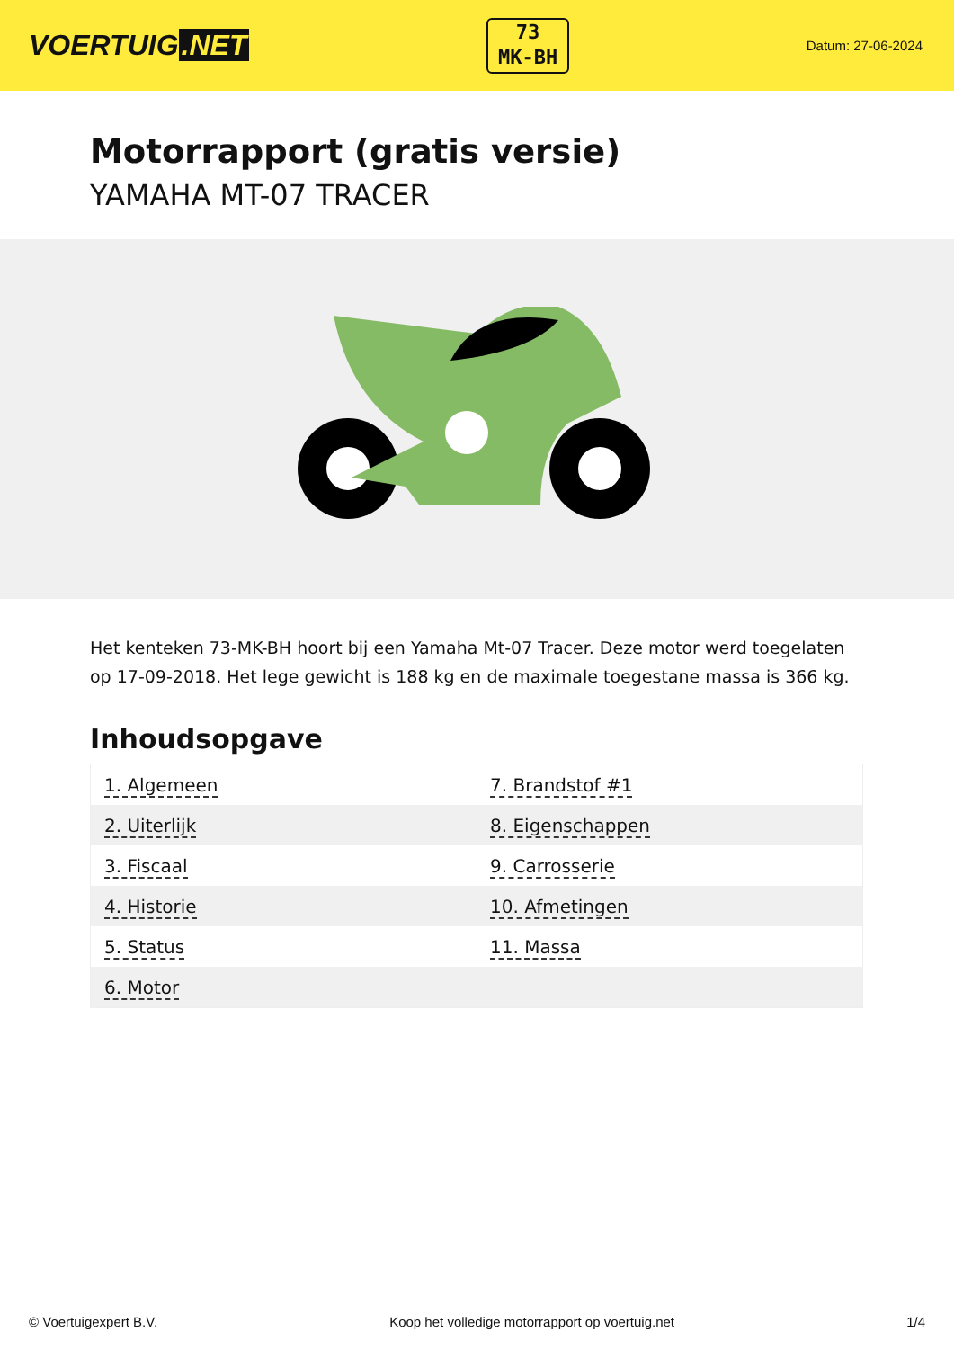VOERTUIG.NET
73
MK-BH
Datum: 27-06-2024
Motorrapport (gratis versie)
YAMAHA MT-07 TRACER
Het kenteken 73-MK-BH hoort bij een Yamaha Mt-07 Tracer. Deze motor werd toegelaten op 17-09-2018. Het lege gewicht is 188 kg en de maximale toegestane massa is 366 kg.
Inhoudsopgave
| 1. Algemeen | 7. Brandstof #1 |
| 2. Uiterlijk | 8. Eigenschappen |
| 3. Fiscaal | 9. Carrosserie |
| 4. Historie | 10. Afmetingen |
| 5. Status | 11. Massa |
| 6. Motor | |
© Voertuigexpert B.V. Koop het volledige motorrapport op voertuig.net 1/4